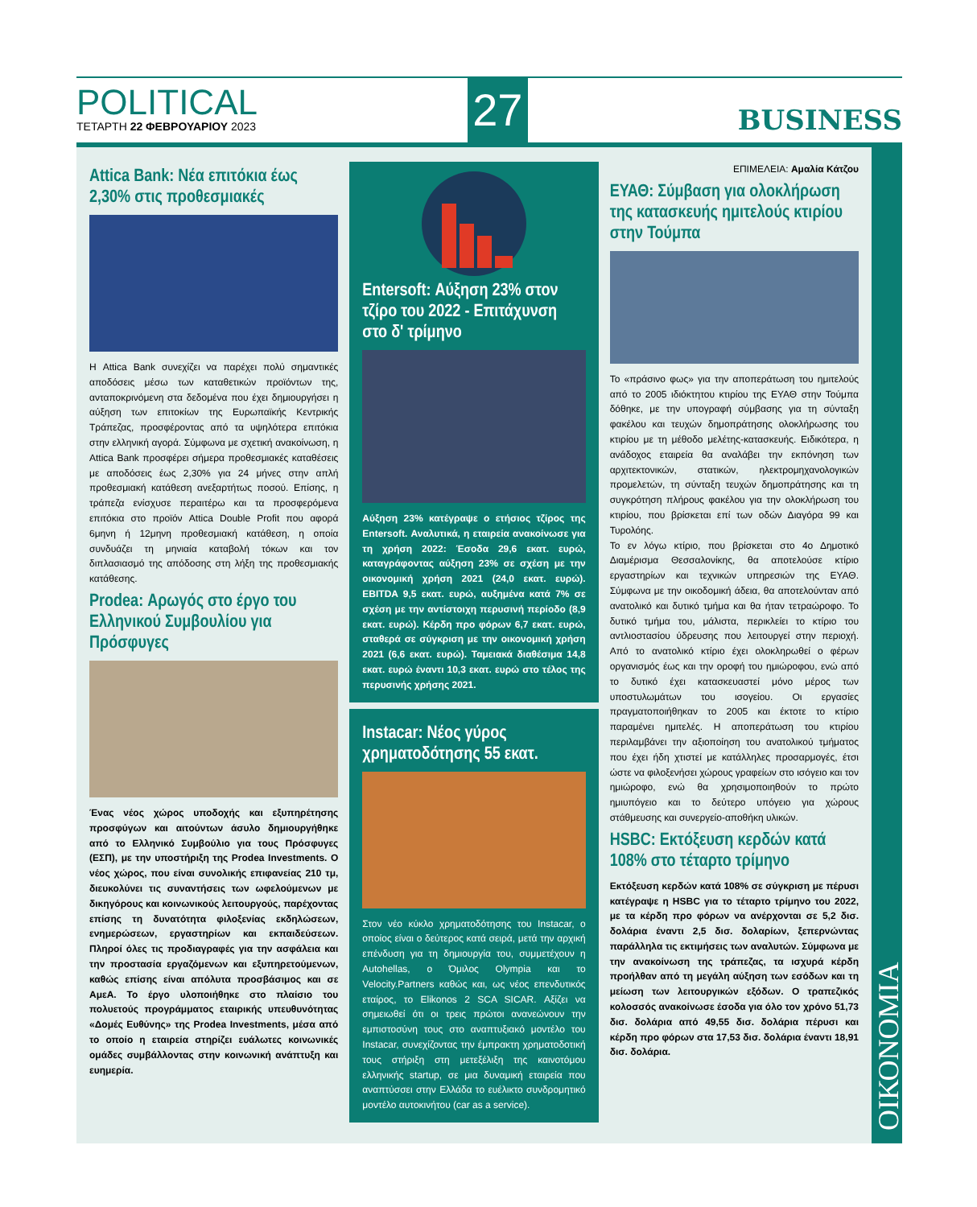POLITICAL
ΤΕΤΑΡΤΗ 22 ΦΕΒΡΟΥΑΡΙΟΥ 2023
27
BUSINESS
Attica Bank: Νέα επιτόκια έως 2,30% στις προθεσμιακές
Η Attica Bank συνεχίζει να παρέχει πολύ σημαντικές αποδόσεις μέσω των καταθετικών προϊόντων της, ανταποκρινόμενη στα δεδομένα που έχει δημιουργήσει η αύξηση των επιτοκίων της Ευρωπαϊκής Κεντρικής Τράπεζας, προσφέροντας από τα υψηλότερα επιτόκια στην ελληνική αγορά. Σύμφωνα με σχετική ανακοίνωση, η Attica Bank προσφέρει σήμερα προθεσμιακές καταθέσεις με αποδόσεις έως 2,30% για 24 μήνες στην απλή προθεσμιακή κατάθεση ανεξαρτήτως ποσού. Επίσης, η τράπεζα ενίσχυσε περαιτέρω και τα προσφερόμενα επιτόκια στο προϊόν Attica Double Profit που αφορά 6μηνη ή 12μηνη προθεσμιακή κατάθεση, η οποία συνδυάζει τη μηνιαία καταβολή τόκων και τον διπλασιασμό της απόδοσης στη λήξη της προθεσμιακής κατάθεσης.
Prodea: Αρωγός στο έργο του Ελληνικού Συμβουλίου για Πρόσφυγες
Ένας νέος χώρος υποδοχής και εξυπηρέτησης προσφύγων και αιτούντων άσυλο δημιουργήθηκε από το Ελληνικό Συμβούλιο για τους Πρόσφυγες (ΕΣΠ), με την υποστήριξη της Prodea Investments. Ο νέος χώρος, που είναι συνολικής επιφανείας 210 τμ, διευκολύνει τις συναντήσεις των ωφελούμενων με δικηγόρους και κοινωνικούς λειτουργούς, παρέχοντας επίσης τη δυνατότητα φιλοξενίας εκδηλώσεων, ενημερώσεων, εργαστηρίων και εκπαιδεύσεων. Πληροί όλες τις προδιαγραφές για την ασφάλεια και την προστασία εργαζόμενων και εξυπηρετούμενων, καθώς επίσης είναι απόλυτα προσβάσιμος και σε ΑμεΑ. Το έργο υλοποιήθηκε στο πλαίσιο του πολυετούς προγράμματος εταιρικής υπευθυνότητας «Δομές Ευθύνης» της Prodea Investments, μέσα από το οποίο η εταιρεία στηρίζει ευάλωτες κοινωνικές ομάδες συμβάλλοντας στην κοινωνική ανάπτυξη και ευημερία.
Entersoft: Αύξηση 23% στον τζίρο του 2022 - Επιτάχυνση στο δ' τρίμηνο
Αύξηση 23% κατέγραψε ο ετήσιος τζίρος της Entersoft. Αναλυτικά, η εταιρεία ανακοίνωσε για τη χρήση 2022: Έσοδα 29,6 εκατ. ευρώ, καταγράφοντας αύξηση 23% σε σχέση με την οικονομική χρήση 2021 (24,0 εκατ. ευρώ). EBITDA 9,5 εκατ. ευρώ, αυξημένα κατά 7% σε σχέση με την αντίστοιχη περυσινή περίοδο (8,9 εκατ. ευρώ). Κέρδη προ φόρων 6,7 εκατ. ευρώ, σταθερά σε σύγκριση με την οικονομική χρήση 2021 (6,6 εκατ. ευρώ). Ταμειακά διαθέσιμα 14,8 εκατ. ευρώ έναντι 10,3 εκατ. ευρώ στο τέλος της περυσινής χρήσης 2021.
Instacar: Νέος γύρος χρηματοδότησης 55 εκατ.
Στον νέο κύκλο χρηματοδότησης του Instacar, ο οποίος είναι ο δεύτερος κατά σειρά, μετά την αρχική επένδυση για τη δημιουργία του, συμμετέχουν η Autohellas, ο Όμιλος Olympia και το Velocity.Partners καθώς και, ως νέος επενδυτικός εταίρος, το Elikonos 2 SCA SICAR. Αξίζει να σημειωθεί ότι οι τρεις πρώτοι ανανεώνουν την εμπιστοσύνη τους στο αναπτυξιακό μοντέλο του Instacar, συνεχίζοντας την έμπρακτη χρηματοδοτική τους στήριξη στη μετεξέλιξη της καινοτόμου ελληνικής startup, σε μια δυναμική εταιρεία που αναπτύσσει στην Ελλάδα το ευέλικτο συνδρομητικό μοντέλο αυτοκινήτου (car as a service).
ΕΠΙΜΕΛΕΙΑ: Αμαλία Κάτζου
ΕΥΑΘ: Σύμβαση για ολοκλήρωση της κατασκευής ημιτελούς κτιρίου στην Τούμπα
Το «πράσινο φως» για την αποπεράτωση του ημιτελούς από το 2005 ιδιόκτητου κτιρίου της ΕΥΑΘ στην Τούμπα δόθηκε, με την υπογραφή σύμβασης για τη σύνταξη φακέλου και τευχών δημοπράτησης ολοκλήρωσης του κτιρίου με τη μέθοδο μελέτης-κατασκευής. Ειδικότερα, η ανάδοχος εταιρεία θα αναλάβει την εκπόνηση των αρχιτεκτονικών, στατικών, ηλεκτρομηχανολογικών προμελετών, τη σύνταξη τευχών δημοπράτησης και τη συγκρότηση πλήρους φακέλου για την ολοκλήρωση του κτιρίου, που βρίσκεται επί των οδών Διαγόρα 99 και Τυρολόης.
Το εν λόγω κτίριο, που βρίσκεται στο 4ο Δημοτικό Διαμέρισμα Θεσσαλονίκης, θα αποτελούσε κτίριο εργαστηρίων και τεχνικών υπηρεσιών της ΕΥΑΘ. Σύμφωνα με την οικοδομική άδεια, θα αποτελούνταν από ανατολικό και δυτικό τμήμα και θα ήταν τετραώροφο. Το δυτικό τμήμα του, μάλιστα, περικλείει το κτίριο του αντλιοστασίου ύδρευσης που λειτουργεί στην περιοχή. Από το ανατολικό κτίριο έχει ολοκληρωθεί ο φέρων οργανισμός έως και την οροφή του ημιώροφου, ενώ από το δυτικό έχει κατασκευαστεί μόνο μέρος των υποστυλωμάτων του ισογείου. Οι εργασίες πραγματοποιήθηκαν το 2005 και έκτοτε το κτίριο παραμένει ημιτελές. Η αποπεράτωση του κτιρίου περιλαμβάνει την αξιοποίηση του ανατολικού τμήματος που έχει ήδη χτιστεί με κατάλληλες προσαρμογές, έτσι ώστε να φιλοξενήσει χώρους γραφείων στο ισόγειο και τον ημιώροφο, ενώ θα χρησιμοποιηθούν το πρώτο ημιυπόγειο και το δεύτερο υπόγειο για χώρους στάθμευσης και συνεργείο-αποθήκη υλικών.
HSBC: Εκτόξευση κερδών κατά 108% στο τέταρτο τρίμηνο
Εκτόξευση κερδών κατά 108% σε σύγκριση με πέρυσι κατέγραψε η HSBC για το τέταρτο τρίμηνο του 2022, με τα κέρδη προ φόρων να ανέρχονται σε 5,2 δισ. δολάρια έναντι 2,5 δισ. δολαρίων, ξεπερνώντας παράλληλα τις εκτιμήσεις των αναλυτών. Σύμφωνα με την ανακοίνωση της τράπεζας, τα ισχυρά κέρδη προήλθαν από τη μεγάλη αύξηση των εσόδων και τη μείωση των λειτουργικών εξόδων. Ο τραπεζικός κολοσσός ανακοίνωσε έσοδα για όλο τον χρόνο 51,73 δισ. δολάρια από 49,55 δισ. δολάρια πέρυσι και κέρδη προ φόρων στα 17,53 δισ. δολάρια έναντι 18,91 δισ. δολάρια.
ΟΙΚΟΝΟΜΙΑ